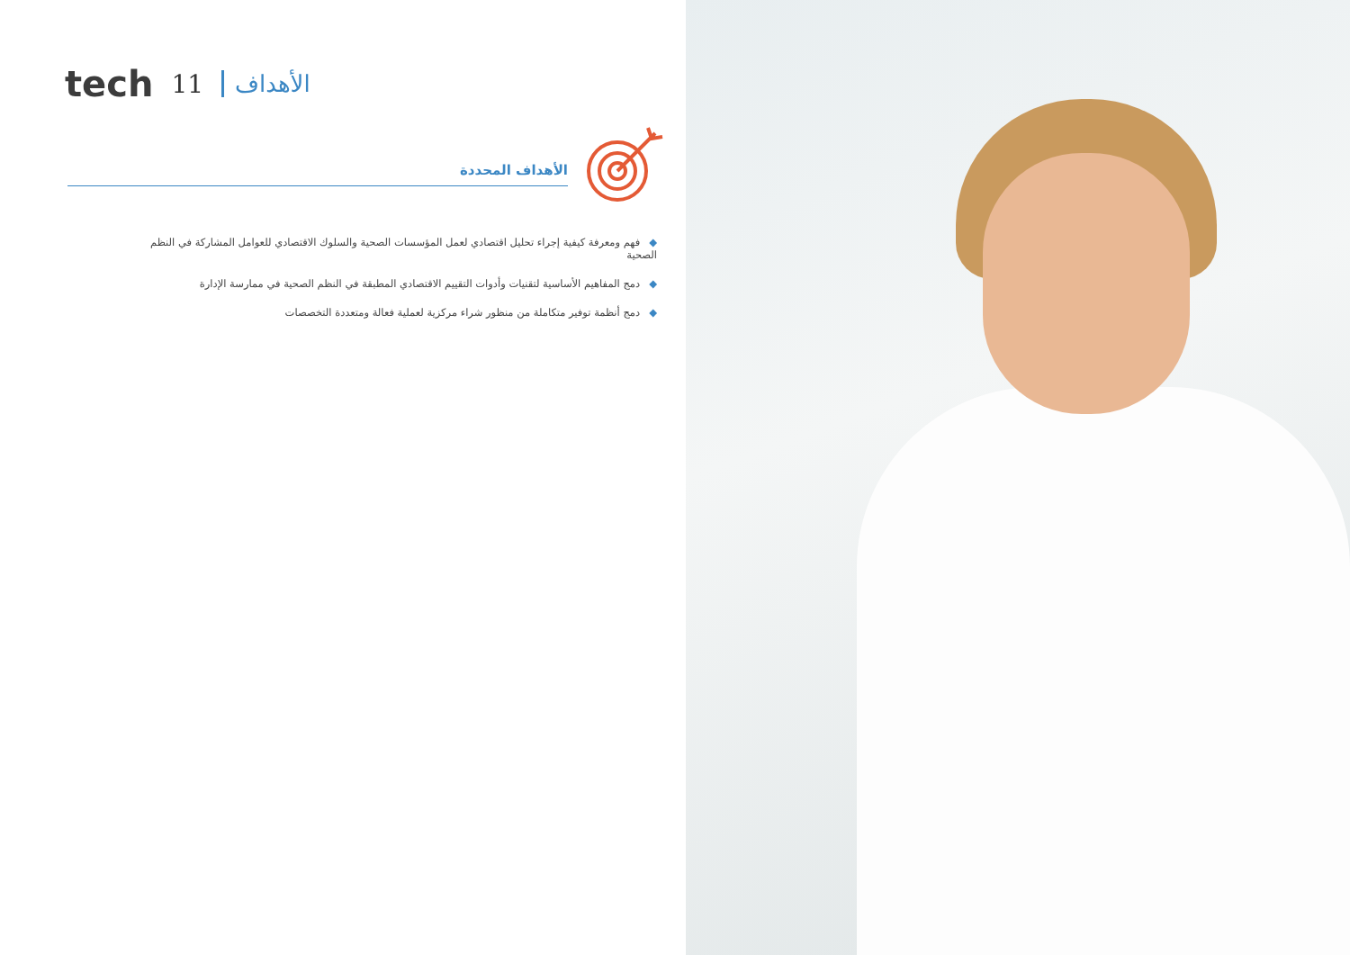tech 11 الأهداف
الأهداف المحددة
◆فهم ومعرفة كيفية إجراء تحليل اقتصادي لعمل المؤسسات الصحية والسلوك الاقتصادي للعوامل المشاركة في النظم الصحية
◆دمج المفاهيم الأساسية لتقنيات وأدوات التقييم الاقتصادي المطبقة في النظم الصحية في ممارسة الإدارة
◆دمج أنظمة توفير متكاملة من منظور شراء مركزية لعملية فعالة ومتعددة التخصصات